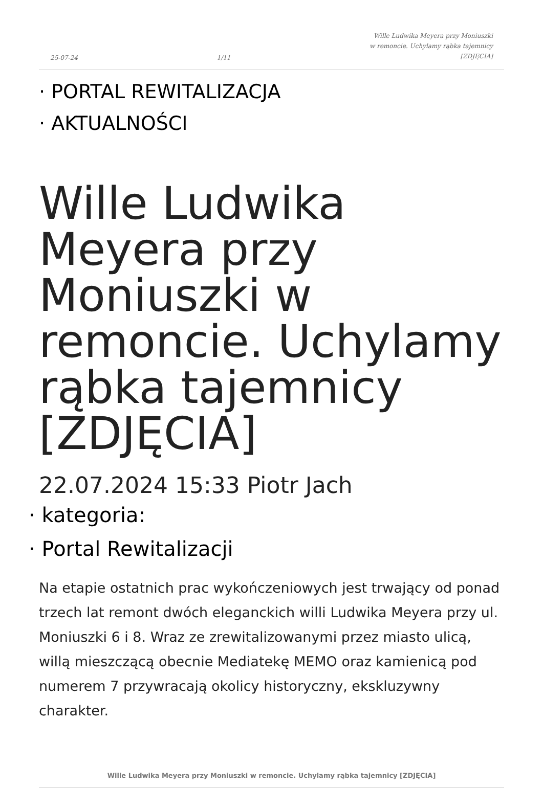25-07-24 1/11 Wille Ludwika Meyera przy Moniuszki
w remoncie. Uchylamy rąbka tajemnicy
[ZDJĘCIA]
· PORTAL REWITALIZACJA
· AKTUALNOŚCI
Wille Ludwika Meyera przy Moniuszki w remoncie. Uchylamy rąbka tajemnicy [ZDJĘCIA]
22.07.2024 15:33 Piotr Jach
· kategoria:
· Portal Rewitalizacji
Na etapie ostatnich prac wykończeniowych jest trwający od ponad trzech lat remont dwóch eleganckich willi Ludwika Meyera przy ul. Moniuszki 6 i 8. Wraz ze zrewitalizowanymi przez miasto ulicą, willą mieszczącą obecnie Mediatekę MEMO oraz kamienicą pod numerem 7 przywracają okolicy historyczny, ekskluzywny charakter.
Wille Ludwika Meyera przy Moniuszki w remoncie. Uchylamy rąbka tajemnicy [ZDJĘCIA]